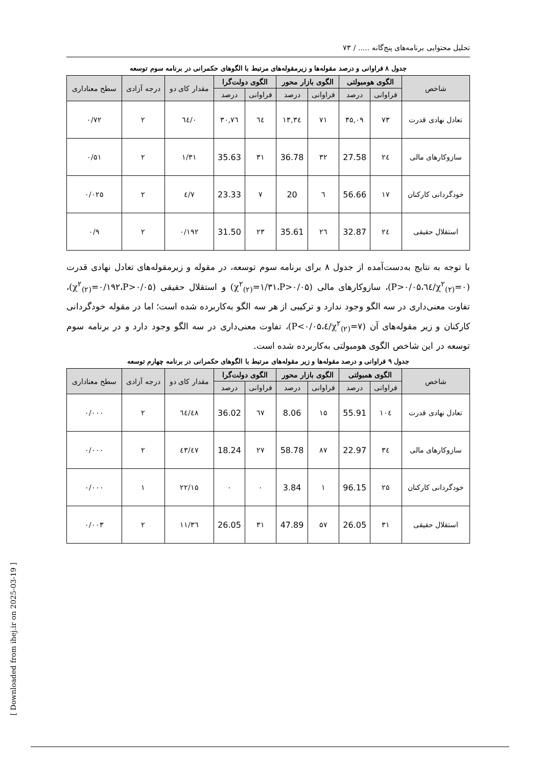[ Downloaded from ihej.ir on 2025-03-19 ]
تحلیل محتوایی برنامه‌های پنج‌گانه ..... / ۷۳
جدول ۸ فراوانی و درصد مقوله‌ها و زیرمقوله‌های مرتبط با الگوهای حکمرانی در برنامه سوم توسعه
| شاخص | الگوی هومبولتی | | الگوی بازار محور | | الگوی دولت‌گرا | | مقدار کای دو | درجه آزادی | سطح معناداری |
| --- | --- | --- | --- | --- | --- | --- | --- | --- | --- |
| | فراوانی | درصد | فراوانی | درصد | فراوانی | درصد | | | |
| تعادل نهادی قدرت | ۷۳ | ۳۵,۰۹ | ۷۱ | ۳٤,۱۳ | ٦٤ | ۳۰,۷٦ | ۰/٦٤ | ۲ | ۰/۷۲ |
| سازوکارهای مالی | ۲٤ | 27.58 | ۳۲ | 36.78 | ۳۱ | 35.63 | ۱/۳۱ | ۲ | ۰/۵۱ |
| خودگردانی کارکنان | ۱۷ | 56.66 | ٦ | 20 | ۷ | 23.33 | ۷/٤ | ۲ | ۰/۰۲۵ |
| استقلال حقیقی | ۲٤ | 32.87 | ۲٦ | 35.61 | ۲۳ | 31.50 | ۰/۱۹۲ | ۲ | ۰/۹ |
با توجه به نتایج به‌دست‌آمده از جدول ۸ برای برنامه سوم توسعه، در مقوله و زیرمقوله‌های تعادل نهادی قدرت (χ<sup>۲</sup><sub>(۲)</sub>=۰/٦٤،P>۰/۰۵)، سازوکارهای مالی (χ<sup>۲</sup><sub>(۲)</sub>=۱/۳۱،P>۰/۰۵) و استقلال حقیقی (χ<sup>۲</sup><sub>(۲)</sub>=۰/۱۹۲،P>۰/۰۵)، تفاوت معنی‌داری در سه الگو وجود ندارد و ترکیبی از هر سه الگو به‌کاربرده شده است؛ اما در مقوله خودگردانی کارکنان و زیر مقوله‌های آن (χ<sup>۲</sup><sub>(۲)</sub>=۷/٤،P<۰/۰۵)، تفاوت معنی‌داری در سه الگو وجود دارد و در برنامه سوم توسعه در این شاخص الگوی هومبولتی به‌کاربرده شده است.
جدول ۹ فراوانی و درصد مقوله‌ها و زیر مقوله‌های مرتبط با الگوهای حکمرانی در برنامه چهارم توسعه
| شاخص | الگوی همبولتی | | الگوی بازار محور | | الگوی دولت‌گرا | | مقدار کای دو | درجه آزادی | سطح معناداری |
| --- | --- | --- | --- | --- | --- | --- | --- | --- | --- |
| | فراوانی | درصد | فراوانی | درصد | فراوانی | درصد | | | |
| تعادل نهادی قدرت | ۱۰٤ | 55.91 | ۱۵ | 8.06 | ٦۷ | 36.02 | ٦٤/٤۸ | ۲ | ۰/۰۰۰ |
| سازوکارهای مالی | ۳٤ | 22.97 | ۸۷ | 58.78 | ۲۷ | 18.24 | ٤۷/٤۳ | ۲ | ۰/۰۰۰ |
| خودگردانی کارکنان | ۲۵ | 96.15 | ۱ | 3.84 | ۰ | ۰ | ۲۲/۱۵ | ۱ | ۰/۰۰۰ |
| استقلال حقیقی | ۳۱ | 26.05 | ۵۷ | 47.89 | ۳۱ | 26.05 | ۱۱/۳٦ | ۲ | ۰/۰۰۳ |